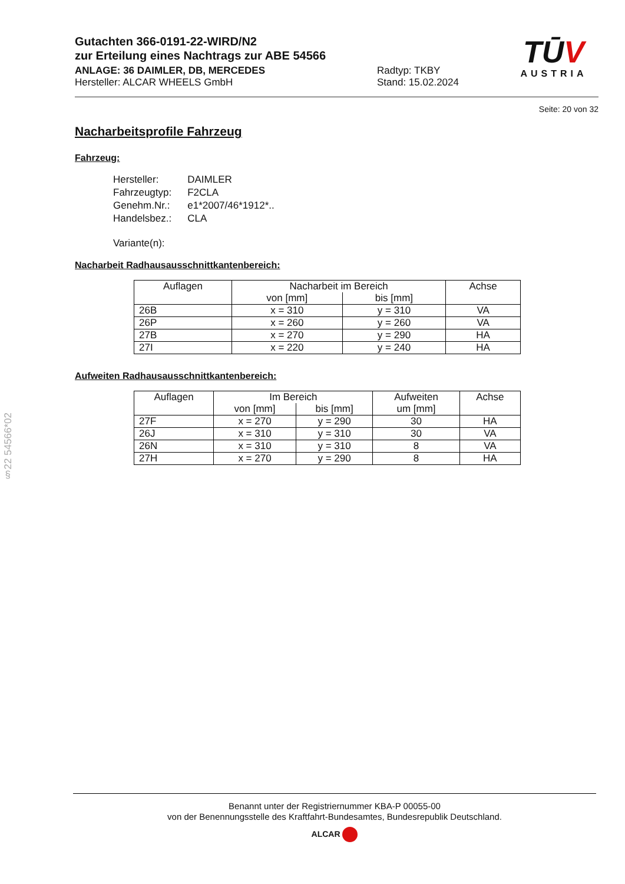TŪV
AUSTRIA
Gutachten 366-0191-22-WIRD/N2
zur Erteilung eines Nachtrags zur ABE 54566
ANLAGE: 36 DAIMLER, DB, MERCEDES
Hersteller: ALCAR WHEELS GmbH
Radtyp: TKBY
Stand: 15.02.2024
Seite: 20 von 32
Nacharbeitsprofile Fahrzeug
Fahrzeug:
| Hersteller: | DAIMLER |
| Fahrzeugtyp: | F2CLA |
| Genehm.Nr.: | e1*2007/46*1912*.. |
| Handelsbez.: | CLA |
| Variante(n): | |
Nacharbeit Radhausausschnittkantenbereich:
| Auflagen | Nacharbeit im Bereich | | Achse |
| --- | --- | --- | --- |
| | von [mm] | bis [mm] | |
| 26B | x = 310 | y = 310 | VA |
| 26P | x = 260 | y = 260 | VA |
| 27B | x = 270 | y = 290 | HA |
| 27I | x = 220 | y = 240 | HA |
Aufweiten Radhausausschnittkantenbereich:
| Auflagen | Im Bereich | | Aufweiten | Achse |
| --- | --- | --- | --- | --- |
| | von [mm] | bis [mm] | um [mm] | |
| 27F | x = 270 | y = 290 | 30 | HA |
| 26J | x = 310 | y = 310 | 30 | VA |
| 26N | x = 310 | y = 310 | 8 | VA |
| 27H | x = 270 | y = 290 | 8 | HA |
§22 54566*02
Benannt unter der Registriernummer KBA-P 00055-00
von der Benennungsstelle des Kraftfahrt-Bundesamtes, Bundesrepublik Deutschland.
ALCAR